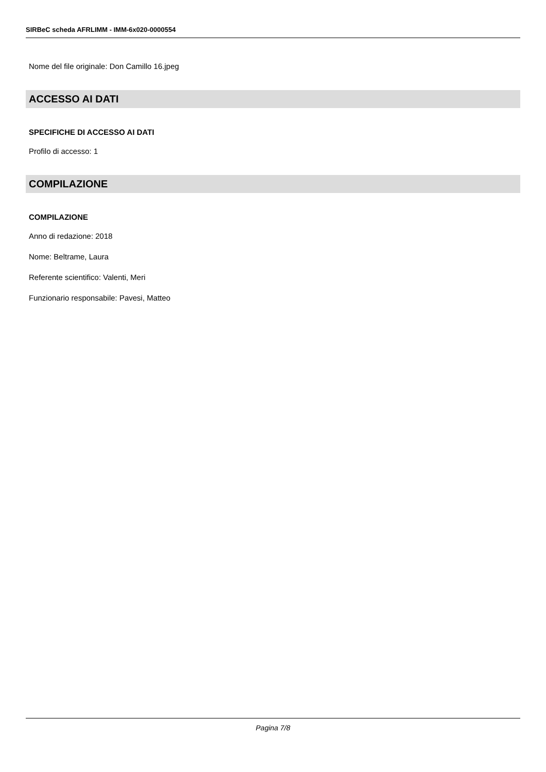SIRBeC scheda AFRLIMM - IMM-6x020-0000554
Nome del file originale: Don Camillo 16.jpeg
ACCESSO AI DATI
SPECIFICHE DI ACCESSO AI DATI
Profilo di accesso: 1
COMPILAZIONE
COMPILAZIONE
Anno di redazione: 2018
Nome: Beltrame, Laura
Referente scientifico: Valenti, Meri
Funzionario responsabile: Pavesi, Matteo
Pagina 7/8